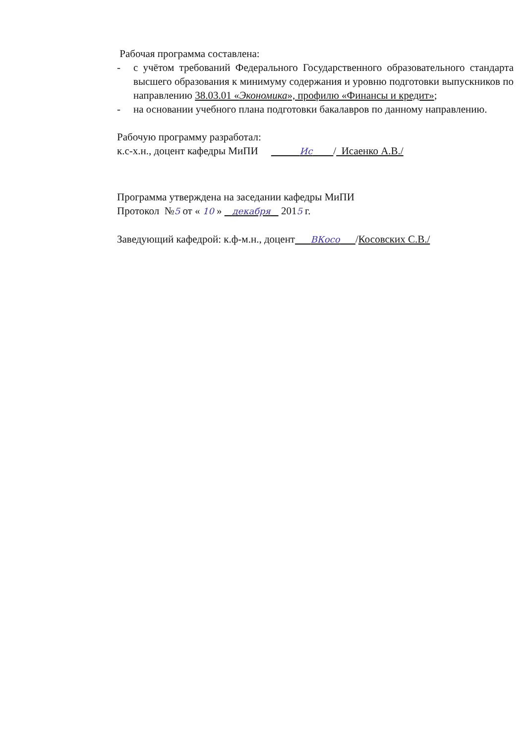Рабочая программа составлена:
- с учётом требований Федерального Государственного образовательного стандарта высшего образования к минимуму содержания и уровню подготовки выпускников по направлению 38.03.01 «Экономика», профилю «Финансы и кредит»;
- на основании учебного плана подготовки бакалавров по данному направлению.
Рабочую программу разработал:
к.с-х.н., доцент кафедры МиПИ Ис / Исаенко А.В./
Программа утверждена на заседании кафедры МиПИ
Протокол №5 от « 10 » декабря 2015 г.
Заведующий кафедрой: к.ф-м.н., доцент ВКосо /Косовских С.В./